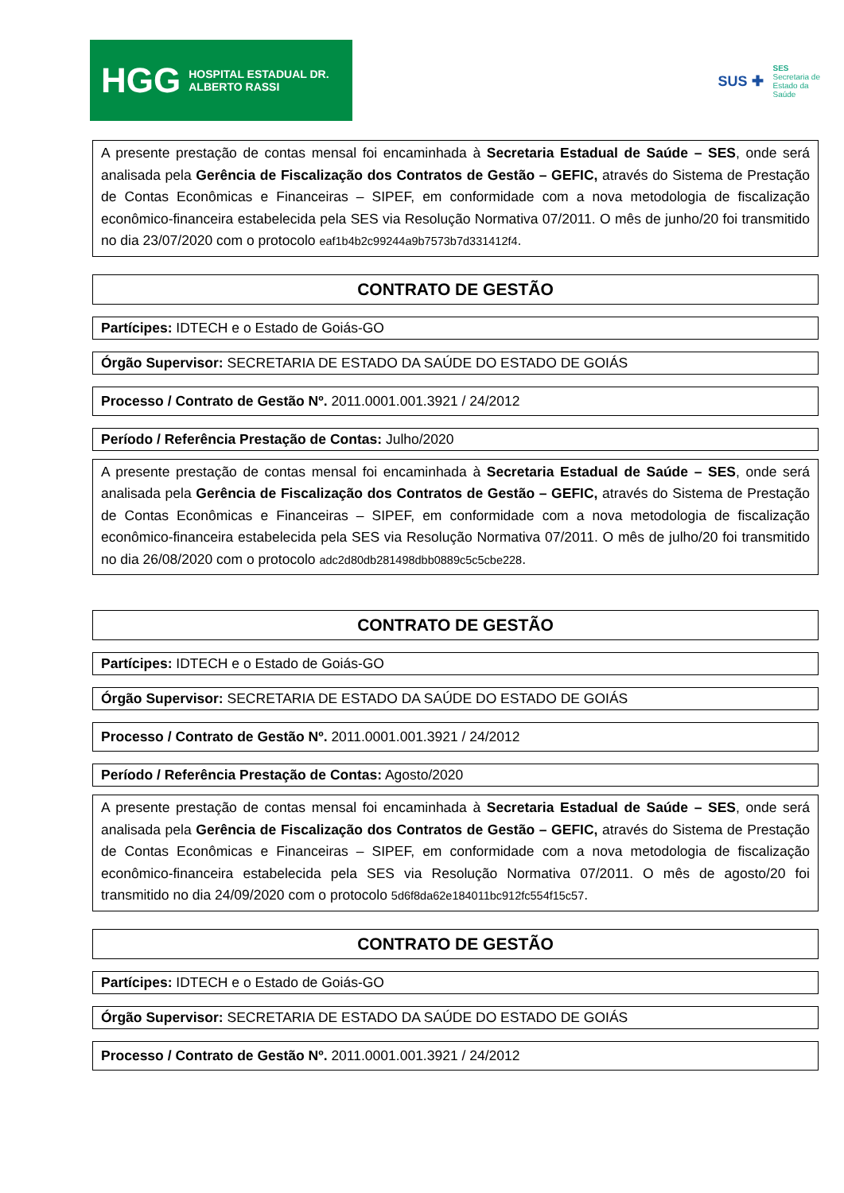HGG HOSPITAL ESTADUAL DR. ALBERTO RASSI
SUS ✚ SES
Secretaria de
Estado da
Saúde
A presente prestação de contas mensal foi encaminhada à Secretaria Estadual de Saúde – SES, onde será analisada pela Gerência de Fiscalização dos Contratos de Gestão – GEFIC, através do Sistema de Prestação de Contas Econômicas e Financeiras – SIPEF, em conformidade com a nova metodologia de fiscalização econômico-financeira estabelecida pela SES via Resolução Normativa 07/2011. O mês de junho/20 foi transmitido no dia 23/07/2020 com o protocolo eaf1b4b2c99244a9b7573b7d331412f4.
CONTRATO DE GESTÃO
Partícipes: IDTECH e o Estado de Goiás-GO
Órgão Supervisor: SECRETARIA DE ESTADO DA SAÚDE DO ESTADO DE GOIÁS
Processo / Contrato de Gestão Nº. 2011.0001.001.3921 / 24/2012
Período / Referência Prestação de Contas: Julho/2020
A presente prestação de contas mensal foi encaminhada à Secretaria Estadual de Saúde – SES, onde será analisada pela Gerência de Fiscalização dos Contratos de Gestão – GEFIC, através do Sistema de Prestação de Contas Econômicas e Financeiras – SIPEF, em conformidade com a nova metodologia de fiscalização econômico-financeira estabelecida pela SES via Resolução Normativa 07/2011. O mês de julho/20 foi transmitido no dia 26/08/2020 com o protocolo adc2d80db281498dbb0889c5c5cbe228.
CONTRATO DE GESTÃO
Partícipes: IDTECH e o Estado de Goiás-GO
Órgão Supervisor: SECRETARIA DE ESTADO DA SAÚDE DO ESTADO DE GOIÁS
Processo / Contrato de Gestão Nº. 2011.0001.001.3921 / 24/2012
Período / Referência Prestação de Contas: Agosto/2020
A presente prestação de contas mensal foi encaminhada à Secretaria Estadual de Saúde – SES, onde será analisada pela Gerência de Fiscalização dos Contratos de Gestão – GEFIC, através do Sistema de Prestação de Contas Econômicas e Financeiras – SIPEF, em conformidade com a nova metodologia de fiscalização econômico-financeira estabelecida pela SES via Resolução Normativa 07/2011. O mês de agosto/20 foi transmitido no dia 24/09/2020 com o protocolo 5d6f8da62e184011bc912fc554f15c57.
CONTRATO DE GESTÃO
Partícipes: IDTECH e o Estado de Goiás-GO
Órgão Supervisor: SECRETARIA DE ESTADO DA SAÚDE DO ESTADO DE GOIÁS
Processo / Contrato de Gestão Nº. 2011.0001.001.3921 / 24/2012